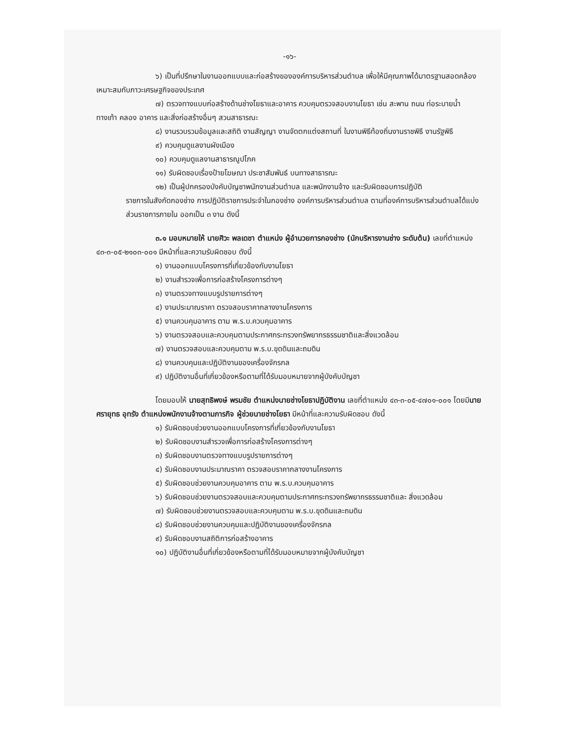-๑๖-
๖) เป็นที่ปรึกษาในงานออกแบบและก่อสร้างขององค์การบริหารส่วนตำบล เพื่อให้มีคุณภาพได้มาตรฐานสอดคล้องเหมาะสมกับภาวะเศรษฐกิจของประเทศ
๗) ตรวจทางแบบก่อสร้างด้านช่างโยธาและอาคาร ควบคุมตรวจสอบงานโยธา เช่น สะพาน ถนน ท่อระบายน้ำ ทางเท้า คลอง อาคาร และสิ่งก่อสร้างอื่นๆ สวนสาธารณะ
๘) งานรวบรวมข้อมูลและสถิติ งานสัญญา งานจัดตกแต่งสถานที่ ในงานพิธีท้องถิ่นงานราชพิธี งานรัฐพิธี
๙) ควบคุมดูแลงานผังเมือง
๑๐) ควบคุมดูแลงานสาธารณูปโภค
๑๑) รับผิดชอบเรื่องป้ายโฆษณา ประชาสัมพันธ์ บนทางสาธารณะ
๑๒) เป็นผู้ปกครองบังคับบัญชาพนักงานส่วนตำบล และพนักงานจ้าง และรับผิดชอบการปฏิบัติ
ราชการในสังกัดกองช่าง การปฏิบัติราชการประจำในกองช่าง องค์การบริหารส่วนตำบล ตามที่องค์การบริหารส่วนตำบลได้แบ่งส่วนราชการภายใน ออกเป็น ๓ งาน ดังนี้
๓.๑ มอบหมายให้ นายศิวะ พลเดชา ตำแหน่ง ผู้อำนวยการกองช่าง (นักบริหารงานช่าง ระดับต้น) เลขที่ตำแหน่ง ๔๓-๓-๐๕-๒๑๐๓-๐๐๑ มีหน้าที่และความรับผิดชอบ ดังนี้
๑) งานออกแบบโครงการที่เกี่ยวข้องกับงานโยธา
๒) งานสำรวจเพื่อการก่อสร้างโครงการต่างๆ
๓) งานตรวจทางแบบรูปรายการต่างๆ
๔) งานประมาณราคา ตรวจสอบราคากลางงานโครงการ
๕) งานควบคุมอาคาร ตาม พ.ร.บ.ควบคุมอาคาร
๖) งานตรวจสอบและควบคุมตามประกาศกระทรวงทรัพยากรธรรมชาติและสิ่งแวดล้อม
๗) งานตรวจสอบและควบคุมตาม พ.ร.บ.ขุดดินและถมดิน
๘) งานควบคุมและปฏิบัติงานของเครื่องจักรกล
๙) ปฏิบัติงานอื่นที่เกี่ยวข้องหรือตามที่ได้รับมอบหมายจากผู้บังคับบัญชา
โดยมอบให้ นายสุทธิพงษ์ พรมชัย ตำแหน่งนายช่างโยธาปฏิบัติงาน เลขที่ตำแหน่ง ๔๓-๓-๐๕-๔๗๐๑-๐๐๑ โดยมีนายศรายุทธ อุทรัง ตำแหน่งพนักงานจ้างตามภารกิจ ผู้ช่วยนายช่างโยธา มีหน้าที่และความรับผิดชอบ ดังนี้
๑) รับผิดชอบช่วยงานออกแบบโครงการที่เกี่ยวข้องกับงานโยธา
๒) รับผิดชอบงานสำรวจเพื่อการก่อสร้างโครงการต่างๆ
๓) รับผิดชอบงานตรวจทางแบบรูปรายการต่างๆ
๔) รับผิดชอบงานประมาณราคา ตรวจสอบราคากลางงานโครงการ
๕) รับผิดชอบช่วยงานควบคุมอาคาร ตาม พ.ร.บ.ควบคุมอาคาร
๖) รับผิดชอบช่วยงานตรวจสอบและควบคุมตามประกาศกระทรวงทรัพยากรธรรมชาติและ สิ่งแวดล้อม
๗) รับผิดชอบช่วยงานตรวจสอบและควบคุมตาม พ.ร.บ.ขุดดินและถมดิน
๘) รับผิดชอบช่วยงานควบคุมและปฏิบัติงานของเครื่องจักรกล
๙) รับผิดชอบงานสถิติการก่อสร้างอาคาร
๑๐) ปฏิบัติงานอื่นที่เกี่ยวข้องหรือตามที่ได้รับมอบหมายจากผู้บังคับบัญชา